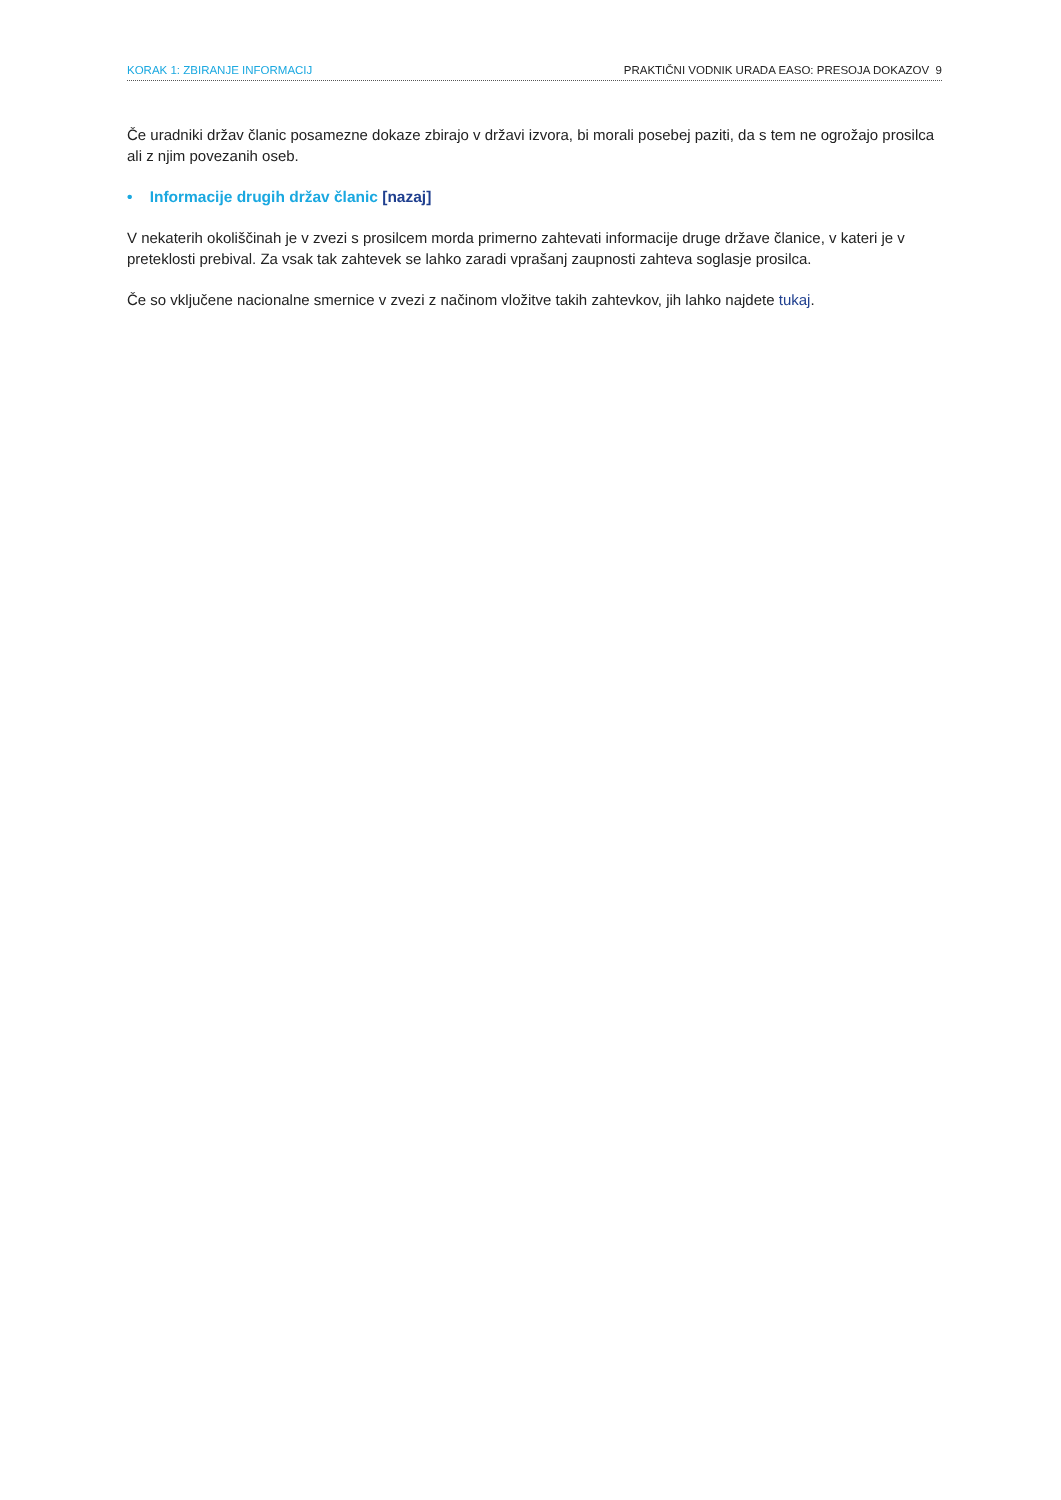KORAK 1: ZBIRANJE INFORMACIJ PRAKTIČNI VODNIK URADA EASO: PRESOJA DOKAZOV 9
Če uradniki držav članic posamezne dokaze zbirajo v državi izvora, bi morali posebej paziti, da s tem ne ogrožajo prosilca ali z njim povezanih oseb.
• Informacije drugih držav članic [nazaj]
V nekaterih okoliščinah je v zvezi s prosilcem morda primerno zahtevati informacije druge države članice, v kateri je v preteklosti prebival. Za vsak tak zahtevek se lahko zaradi vprašanj zaupnosti zahteva soglasje prosilca.
Če so vključene nacionalne smernice v zvezi z načinom vložitve takih zahtevkov, jih lahko najdete tukaj.